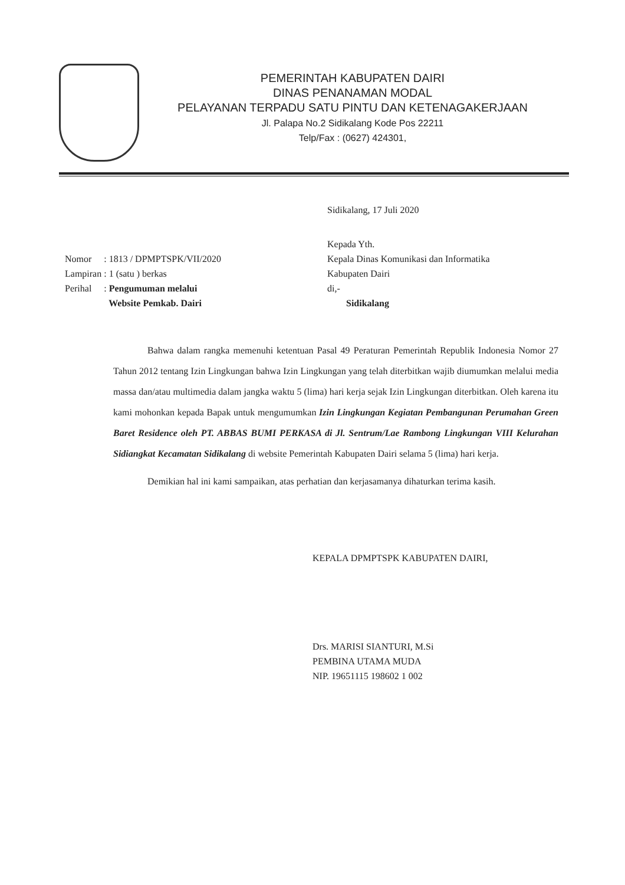PEMERINTAH KABUPATEN DAIRI
DINAS PENANAMAN MODAL
PELAYANAN TERPADU SATU PINTU DAN KETENAGAKERJAAN
Jl. Palapa No.2 Sidikalang Kode Pos 22211
Telp/Fax : (0627) 424301,
Sidikalang, 17 Juli 2020
| Nomor | : 1813 / DPMPTSPK/VII/2020 |
| Lampiran | : 1 (satu ) berkas |
| Perihal | : Pengumuman melalui Website Pemkab. Dairi |
Kepada Yth.
Kepala Dinas Komunikasi dan Informatika
Kabupaten Dairi
di,-
Sidikalang
Bahwa dalam rangka memenuhi ketentuan Pasal 49 Peraturan Pemerintah Republik Indonesia Nomor 27 Tahun 2012 tentang Izin Lingkungan bahwa Izin Lingkungan yang telah diterbitkan wajib diumumkan melalui media massa dan/atau multimedia dalam jangka waktu 5 (lima) hari kerja sejak Izin Lingkungan diterbitkan. Oleh karena itu kami mohonkan kepada Bapak untuk mengumumkan Izin Lingkungan Kegiatan Pembangunan Perumahan Green Baret Residence oleh PT. ABBAS BUMI PERKASA di Jl. Sentrum/Lae Rambong Lingkungan VIII Kelurahan Sidiangkat Kecamatan Sidikalang di website Pemerintah Kabupaten Dairi selama 5 (lima) hari kerja.
Demikian hal ini kami sampaikan, atas perhatian dan kerjasamanya dihaturkan terima kasih.
KEPALA DPMPTSPK KABUPATEN DAIRI,
Drs. MARISI SIANTURI, M.Si
PEMBINA UTAMA MUDA
NIP. 19651115 198602 1 002